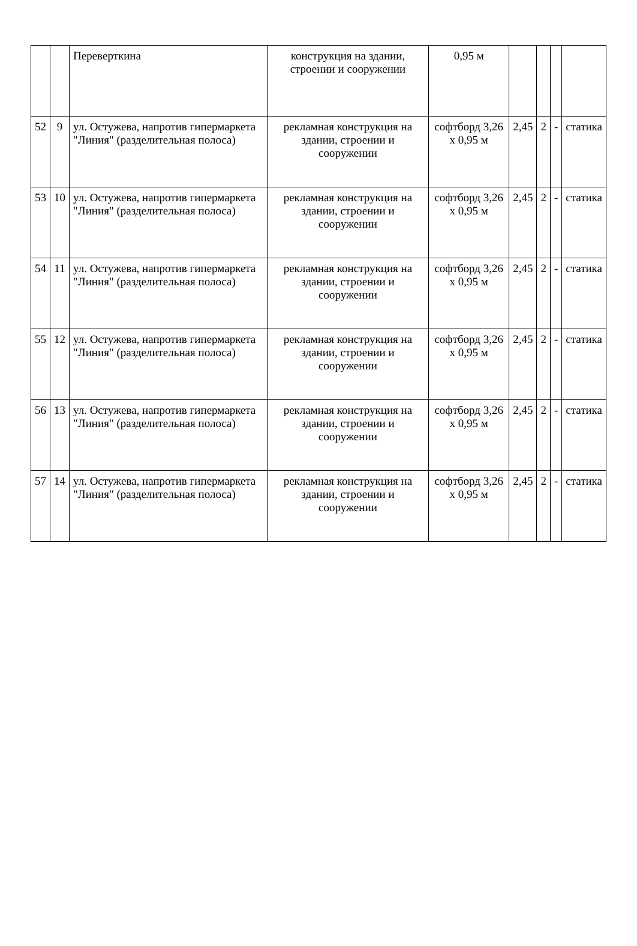| | | Переверткина | конструкция на здании, строении и сооружении | 0,95 м | | | | |
| 52 | 9 | ул. Остужева, напротив гипермаркета "Линия" (разделительная полоса) | рекламная конструкция на здании, строении и сооружении | софтборд 3,26 х 0,95 м | 2,45 | 2 | - | статика |
| 53 | 10 | ул. Остужева, напротив гипермаркета "Линия" (разделительная полоса) | рекламная конструкция на здании, строении и сооружении | софтборд 3,26 х 0,95 м | 2,45 | 2 | - | статика |
| 54 | 11 | ул. Остужева, напротив гипермаркета "Линия" (разделительная полоса) | рекламная конструкция на здании, строении и сооружении | софтборд 3,26 х 0,95 м | 2,45 | 2 | - | статика |
| 55 | 12 | ул. Остужева, напротив гипермаркета "Линия" (разделительная полоса) | рекламная конструкция на здании, строении и сооружении | софтборд 3,26 х 0,95 м | 2,45 | 2 | - | статика |
| 56 | 13 | ул. Остужева, напротив гипермаркета "Линия" (разделительная полоса) | рекламная конструкция на здании, строении и сооружении | софтборд 3,26 х 0,95 м | 2,45 | 2 | - | статика |
| 57 | 14 | ул. Остужева, напротив гипермаркета "Линия" (разделительная полоса) | рекламная конструкция на здании, строении и сооружении | софтборд 3,26 х 0,95 м | 2,45 | 2 | - | статика |